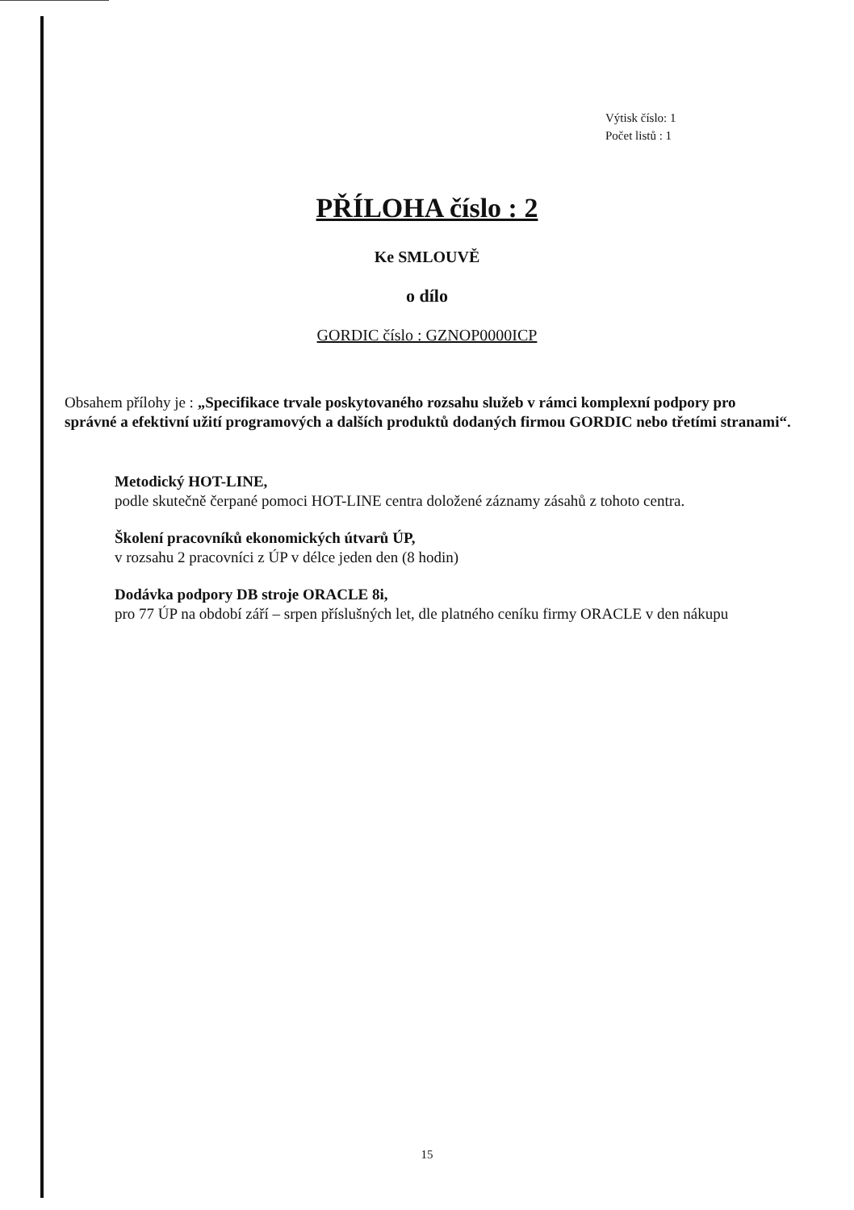Výtisk číslo: 1
Počet listů : 1
PŘÍLOHA číslo : 2
Ke SMLOUVĚ
o dílo
GORDIC číslo : GZNOP0000ICP
Obsahem přílohy je : „Specifikace trvale poskytovaného rozsahu služeb v rámci komplexní podpory pro správné a efektivní užití programových a dalších produktů dodaných firmou GORDIC nebo třetími stranami“.
Metodický HOT-LINE,
podle skutečně čerpané pomoci HOT-LINE centra doložené záznamy zásahů z tohoto centra.
Školení pracovníků ekonomických útvarů ÚP,
v rozsahu 2 pracovníci z ÚP v délce jeden den (8 hodin)
Dodávka podpory DB stroje ORACLE 8i,
pro 77 ÚP na období září – srpen příslušných let, dle platného ceníku firmy ORACLE v den nákupu
15